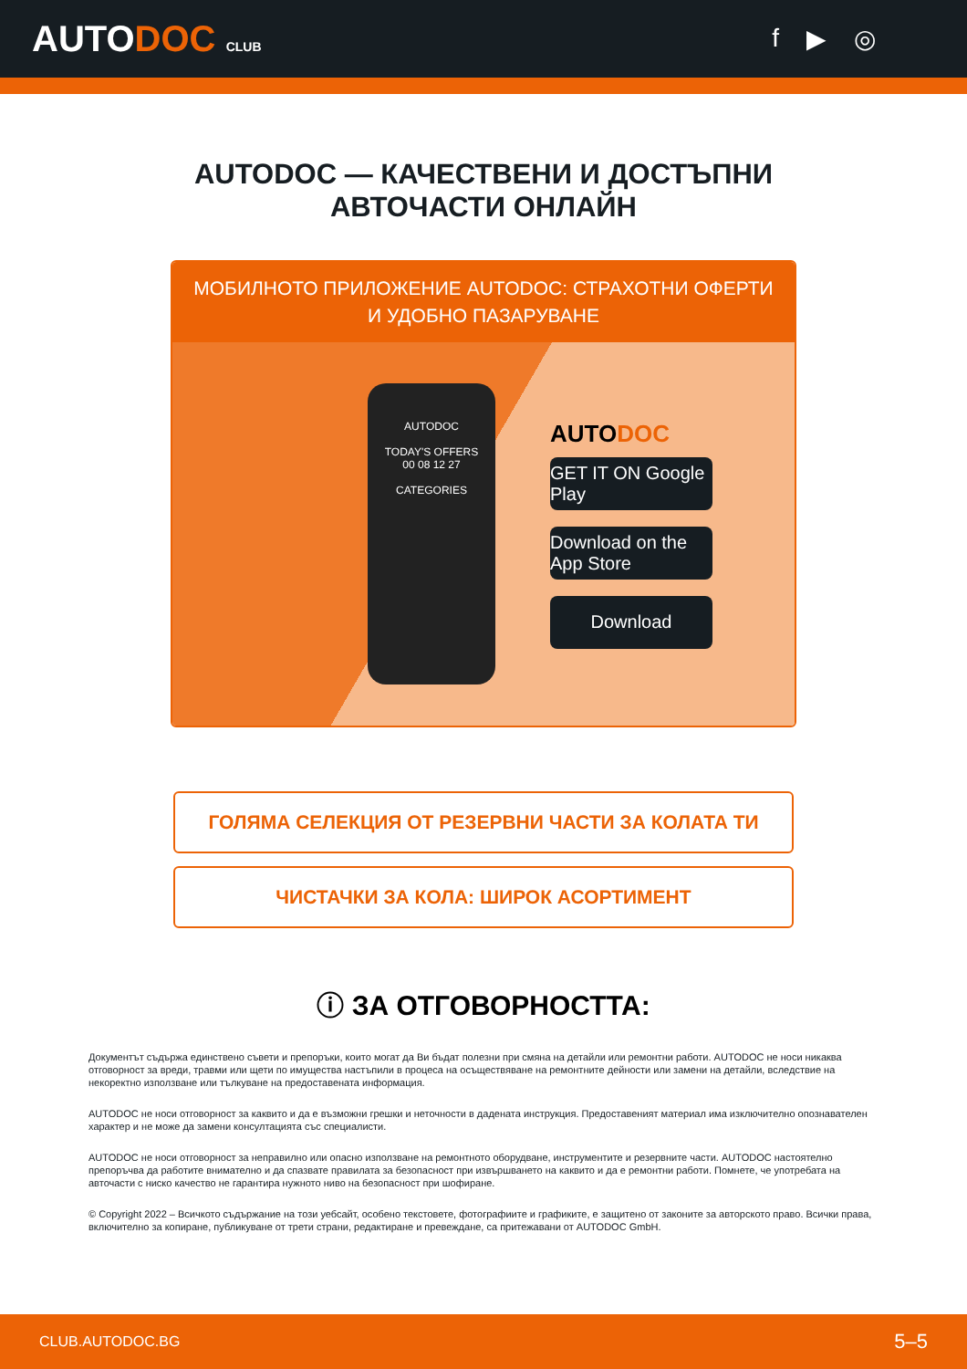AUTODOC CLUB
f ▶ ◎
AUTODOC — КАЧЕСТВЕНИ И ДОСТЪПНИ
АВТОЧАСТИ ОНЛАЙН
МОБИЛНОТО ПРИЛОЖЕНИЕ AUTODOC: СТРАХОТНИ ОФЕРТИ И УДОБНО ПАЗАРУВАНЕ
AUTODOC
TODAY'S OFFERS
00 08 12 27
CATEGORIES
AUTODOC
GET IT ON Google Play
Download on the App Store
Download
ГОЛЯМА СЕЛЕКЦИЯ ОТ РЕЗЕРВНИ ЧАСТИ ЗА КОЛАТА ТИ
ЧИСТАЧКИ ЗА КОЛА: ШИРОК АСОРТИМЕНТ
ⓘ ЗА ОТГОВОРНОСТТА:
Документът съдържа единствено съвети и препоръки, които могат да Ви бъдат полезни при смяна на детайли или ремонтни работи. AUTODOC не носи никаква отговорност за вреди, травми или щети по имущества настъпили в процеса на осъществяване на ремонтните дейности или замени на детайли, вследствие на некоректно използване или тълкуване на предоставената информация.
AUTODOC не носи отговорност за каквито и да е възможни грешки и неточности в дадената инструкция. Предоставеният материал има изключително опознавателен характер и не може да замени консултацията със специалисти.
AUTODOC не носи отговорност за неправилно или опасно използване на ремонтното оборудване, инструментите и резервните части. AUTODOC настоятелно препоръчва да работите внимателно и да спазвате правилата за безопасност при извършването на каквито и да е ремонтни работи. Помнете, че употребата на авточасти с ниско качество не гарантира нужното ниво на безопасност при шофиране.
© Copyright 2022 – Всичкото съдържание на този уебсайт, особено текстовете, фотографиите и графиките, е защитено от законите за авторското право. Всички права, включително за копиране, публикуване от трети страни, редактиране и превеждане, са притежавани от AUTODOC GmbH.
CLUB.AUTODOC.BG 5–5